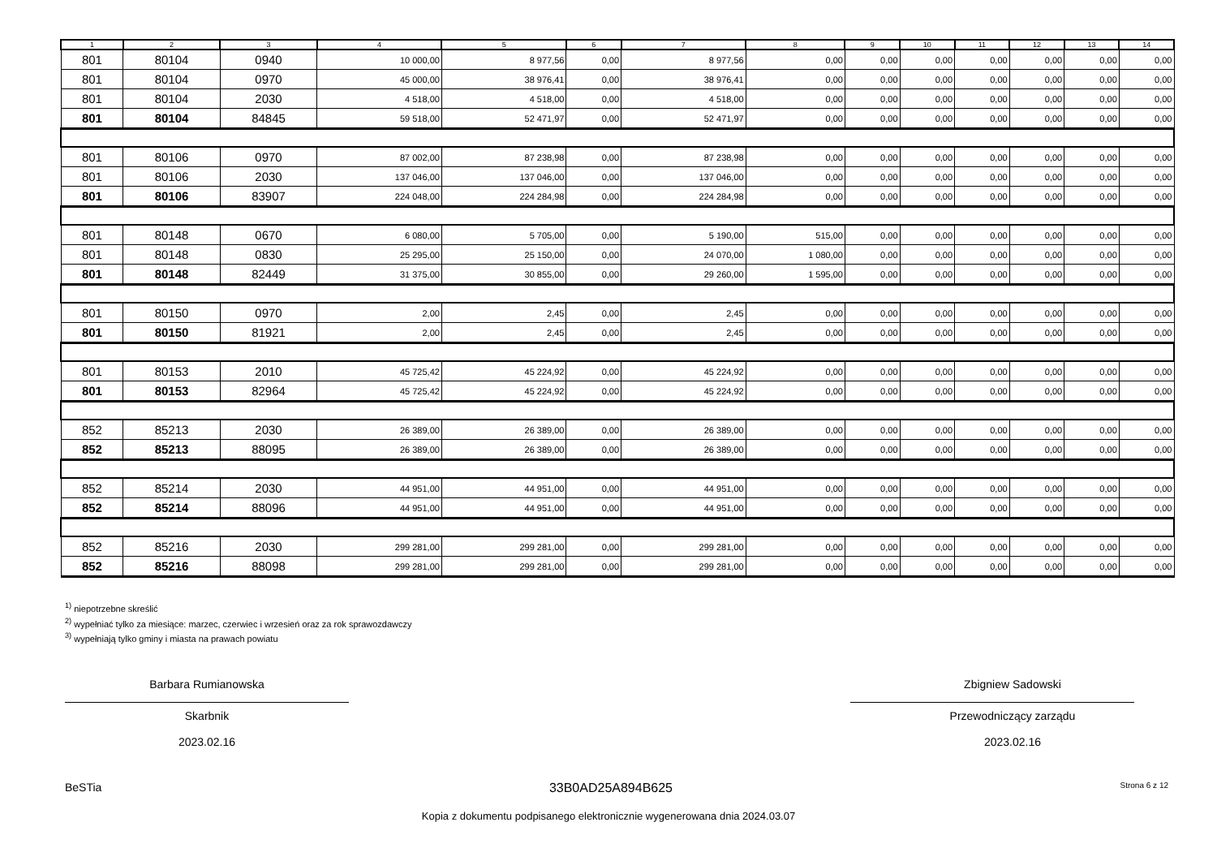| 1 | 2 | 3 | 4 | 5 | 6 | 7 | 8 | 9 | 10 | 11 | 12 | 13 | 14 |
| --- | --- | --- | --- | --- | --- | --- | --- | --- | --- | --- | --- | --- | --- |
| 801 | 80104 | 0940 | 10 000,00 | 8 977,56 | 0,00 | 8 977,56 | 0,00 | 0,00 | 0,00 | 0,00 | 0,00 | 0,00 | 0,00 |
| 801 | 80104 | 0970 | 45 000,00 | 38 976,41 | 0,00 | 38 976,41 | 0,00 | 0,00 | 0,00 | 0,00 | 0,00 | 0,00 | 0,00 |
| 801 | 80104 | 2030 | 4 518,00 | 4 518,00 | 0,00 | 4 518,00 | 0,00 | 0,00 | 0,00 | 0,00 | 0,00 | 0,00 | 0,00 |
| 801 | 80104 | 84845 | 59 518,00 | 52 471,97 | 0,00 | 52 471,97 | 0,00 | 0,00 | 0,00 | 0,00 | 0,00 | 0,00 | 0,00 |
| 801 | 80106 | 0970 | 87 002,00 | 87 238,98 | 0,00 | 87 238,98 | 0,00 | 0,00 | 0,00 | 0,00 | 0,00 | 0,00 | 0,00 |
| 801 | 80106 | 2030 | 137 046,00 | 137 046,00 | 0,00 | 137 046,00 | 0,00 | 0,00 | 0,00 | 0,00 | 0,00 | 0,00 | 0,00 |
| 801 | 80106 | 83907 | 224 048,00 | 224 284,98 | 0,00 | 224 284,98 | 0,00 | 0,00 | 0,00 | 0,00 | 0,00 | 0,00 | 0,00 |
| 801 | 80148 | 0670 | 6 080,00 | 5 705,00 | 0,00 | 5 190,00 | 515,00 | 0,00 | 0,00 | 0,00 | 0,00 | 0,00 | 0,00 |
| 801 | 80148 | 0830 | 25 295,00 | 25 150,00 | 0,00 | 24 070,00 | 1 080,00 | 0,00 | 0,00 | 0,00 | 0,00 | 0,00 | 0,00 |
| 801 | 80148 | 82449 | 31 375,00 | 30 855,00 | 0,00 | 29 260,00 | 1 595,00 | 0,00 | 0,00 | 0,00 | 0,00 | 0,00 | 0,00 |
| 801 | 80150 | 0970 | 2,00 | 2,45 | 0,00 | 2,45 | 0,00 | 0,00 | 0,00 | 0,00 | 0,00 | 0,00 | 0,00 |
| 801 | 80150 | 81921 | 2,00 | 2,45 | 0,00 | 2,45 | 0,00 | 0,00 | 0,00 | 0,00 | 0,00 | 0,00 | 0,00 |
| 801 | 80153 | 2010 | 45 725,42 | 45 224,92 | 0,00 | 45 224,92 | 0,00 | 0,00 | 0,00 | 0,00 | 0,00 | 0,00 | 0,00 |
| 801 | 80153 | 82964 | 45 725,42 | 45 224,92 | 0,00 | 45 224,92 | 0,00 | 0,00 | 0,00 | 0,00 | 0,00 | 0,00 | 0,00 |
| 852 | 85213 | 2030 | 26 389,00 | 26 389,00 | 0,00 | 26 389,00 | 0,00 | 0,00 | 0,00 | 0,00 | 0,00 | 0,00 | 0,00 |
| 852 | 85213 | 88095 | 26 389,00 | 26 389,00 | 0,00 | 26 389,00 | 0,00 | 0,00 | 0,00 | 0,00 | 0,00 | 0,00 | 0,00 |
| 852 | 85214 | 2030 | 44 951,00 | 44 951,00 | 0,00 | 44 951,00 | 0,00 | 0,00 | 0,00 | 0,00 | 0,00 | 0,00 | 0,00 |
| 852 | 85214 | 88096 | 44 951,00 | 44 951,00 | 0,00 | 44 951,00 | 0,00 | 0,00 | 0,00 | 0,00 | 0,00 | 0,00 | 0,00 |
| 852 | 85216 | 2030 | 299 281,00 | 299 281,00 | 0,00 | 299 281,00 | 0,00 | 0,00 | 0,00 | 0,00 | 0,00 | 0,00 | 0,00 |
| 852 | 85216 | 88098 | 299 281,00 | 299 281,00 | 0,00 | 299 281,00 | 0,00 | 0,00 | 0,00 | 0,00 | 0,00 | 0,00 | 0,00 |
<sup>1)</sup> niepotrzebne skreślić
<sup>2)</sup> wypełniać tylko za miesiące: marzec, czerwiec i wrzesień oraz za rok sprawozdawczy
<sup>3)</sup> wypełniają tylko gminy i miasta na prawach powiatu
Barbara Rumianowska
Skarbnik
2023.02.16
Zbigniew Sadowski
Przewodniczący zarządu
2023.02.16
BeSTia 33B0AD25A894B625 Strona 6 z 12
Kopia z dokumentu podpisanego elektronicznie wygenerowana dnia 2024.03.07